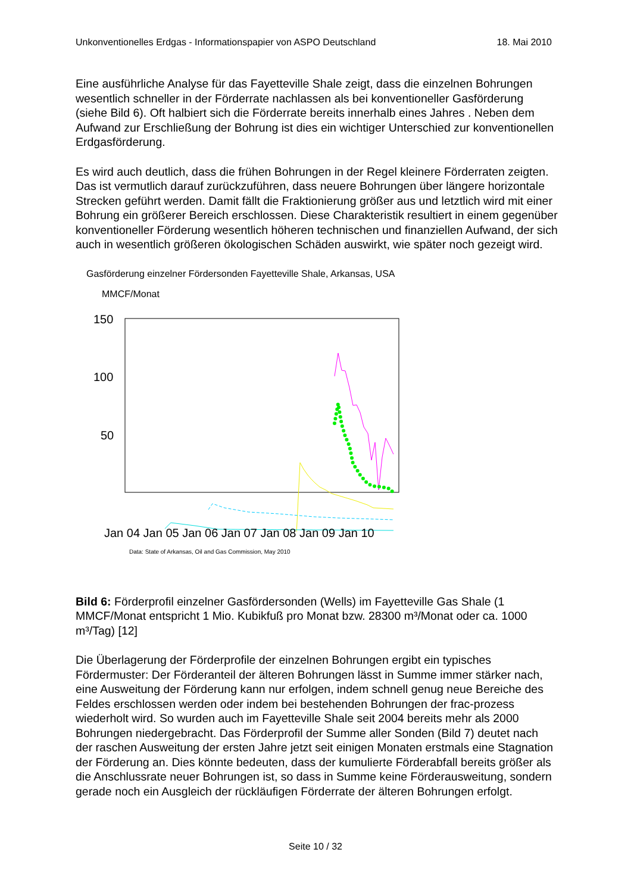Unkonventionelles Erdgas - Informationspapier von ASPO Deutschland 18. Mai 2010
Eine ausführliche Analyse für das Fayetteville Shale zeigt, dass die einzelnen Bohrungen wesentlich schneller in der Förderrate nachlassen als bei konventioneller Gasförderung (siehe Bild 6). Oft halbiert sich die Förderrate bereits innerhalb eines Jahres . Neben dem Aufwand zur Erschließung der Bohrung ist dies ein wichtiger Unterschied zur konventionellen Erdgasförderung.
Es wird auch deutlich, dass die frühen Bohrungen in der Regel kleinere Förderraten zeigten. Das ist vermutlich darauf zurückzuführen, dass neuere Bohrungen über längere horizontale Strecken geführt werden. Damit fällt die Fraktionierung größer aus und letztlich wird mit einer Bohrung ein größerer Bereich erschlossen. Diese Charakteristik resultiert in einem gegenüber konventioneller Förderung wesentlich höheren technischen und finanziellen Aufwand, der sich auch in wesentlich größeren ökologischen Schäden auswirkt, wie später noch gezeigt wird.
Gasförderung einzelner Fördersonden Fayetteville Shale, Arkansas, USA
MMCF/Monat
150
100
50
Jan 04 Jan 05 Jan 06 Jan 07 Jan 08 Jan 09 Jan 10
Data: State of Arkansas, Oil and Gas Commission, May 2010
Bild 6: Förderprofil einzelner Gasfördersonden (Wells) im Fayetteville Gas Shale (1 MMCF/Monat entspricht 1 Mio. Kubikfuß pro Monat bzw. 28300 m³/Monat oder ca. 1000 m³/Tag) [12]
Die Überlagerung der Förderprofile der einzelnen Bohrungen ergibt ein typisches Fördermuster: Der Förderanteil der älteren Bohrungen lässt in Summe immer stärker nach, eine Ausweitung der Förderung kann nur erfolgen, indem schnell genug neue Bereiche des Feldes erschlossen werden oder indem bei bestehenden Bohrungen der frac-prozess wiederholt wird. So wurden auch im Fayetteville Shale seit 2004 bereits mehr als 2000 Bohrungen niedergebracht. Das Förderprofil der Summe aller Sonden (Bild 7) deutet nach der raschen Ausweitung der ersten Jahre jetzt seit einigen Monaten erstmals eine Stagnation der Förderung an. Dies könnte bedeuten, dass der kumulierte Förderabfall bereits größer als die Anschlussrate neuer Bohrungen ist, so dass in Summe keine Förderausweitung, sondern gerade noch ein Ausgleich der rückläufigen Förderrate der älteren Bohrungen erfolgt.
Seite 10 / 32